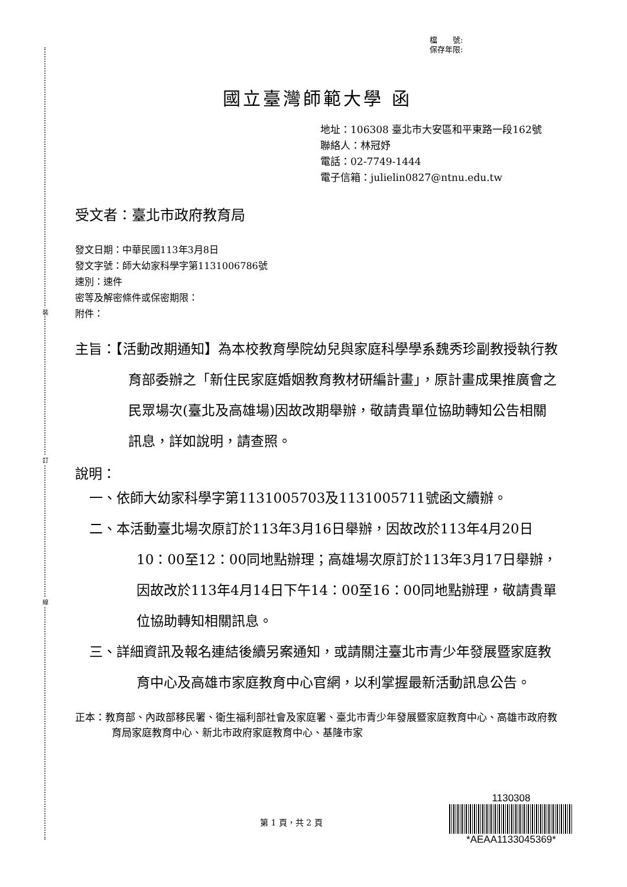裝
訂
線
檔　　號:
保存年限:
國立臺灣師範大學 函
地址：106308 臺北市大安區和平東路一段162號
聯絡人：林冠妤
電話：02-7749-1444
電子信箱：julielin0827@ntnu.edu.tw
受文者：臺北市政府教育局
發文日期：中華民國113年3月8日
發文字號：師大幼家科學字第1131006786號
速別：速件
密等及解密條件或保密期限：
附件：
主旨：【活動改期通知】為本校教育學院幼兒與家庭科學學系魏秀珍副教授執行教育部委辦之「新住民家庭婚姻教育教材研編計畫」，原計畫成果推廣會之民眾場次(臺北及高雄場)因故改期舉辦，敬請貴單位協助轉知公告相關訊息，詳如說明，請查照。
說明：
一、依師大幼家科學字第1131005703及1131005711號函文續辦。
二、本活動臺北場次原訂於113年3月16日舉辦，因故改於113年4月20日10：00至12：00同地點辦理；高雄場次原訂於113年3月17日舉辦，因故改於113年4月14日下午14：00至16：00同地點辦理，敬請貴單位協助轉知相關訊息。
三、詳細資訊及報名連結後續另案通知，或請關注臺北市青少年發展暨家庭教育中心及高雄市家庭教育中心官網，以利掌握最新活動訊息公告。
正本：教育部、內政部移民署、衛生福利部社會及家庭署、臺北市青少年發展暨家庭教育中心、高雄市政府教育局家庭教育中心、新北市政府家庭教育中心、基隆市家
第 1 頁，共 2 頁
1130308
*AEAA1133045369*